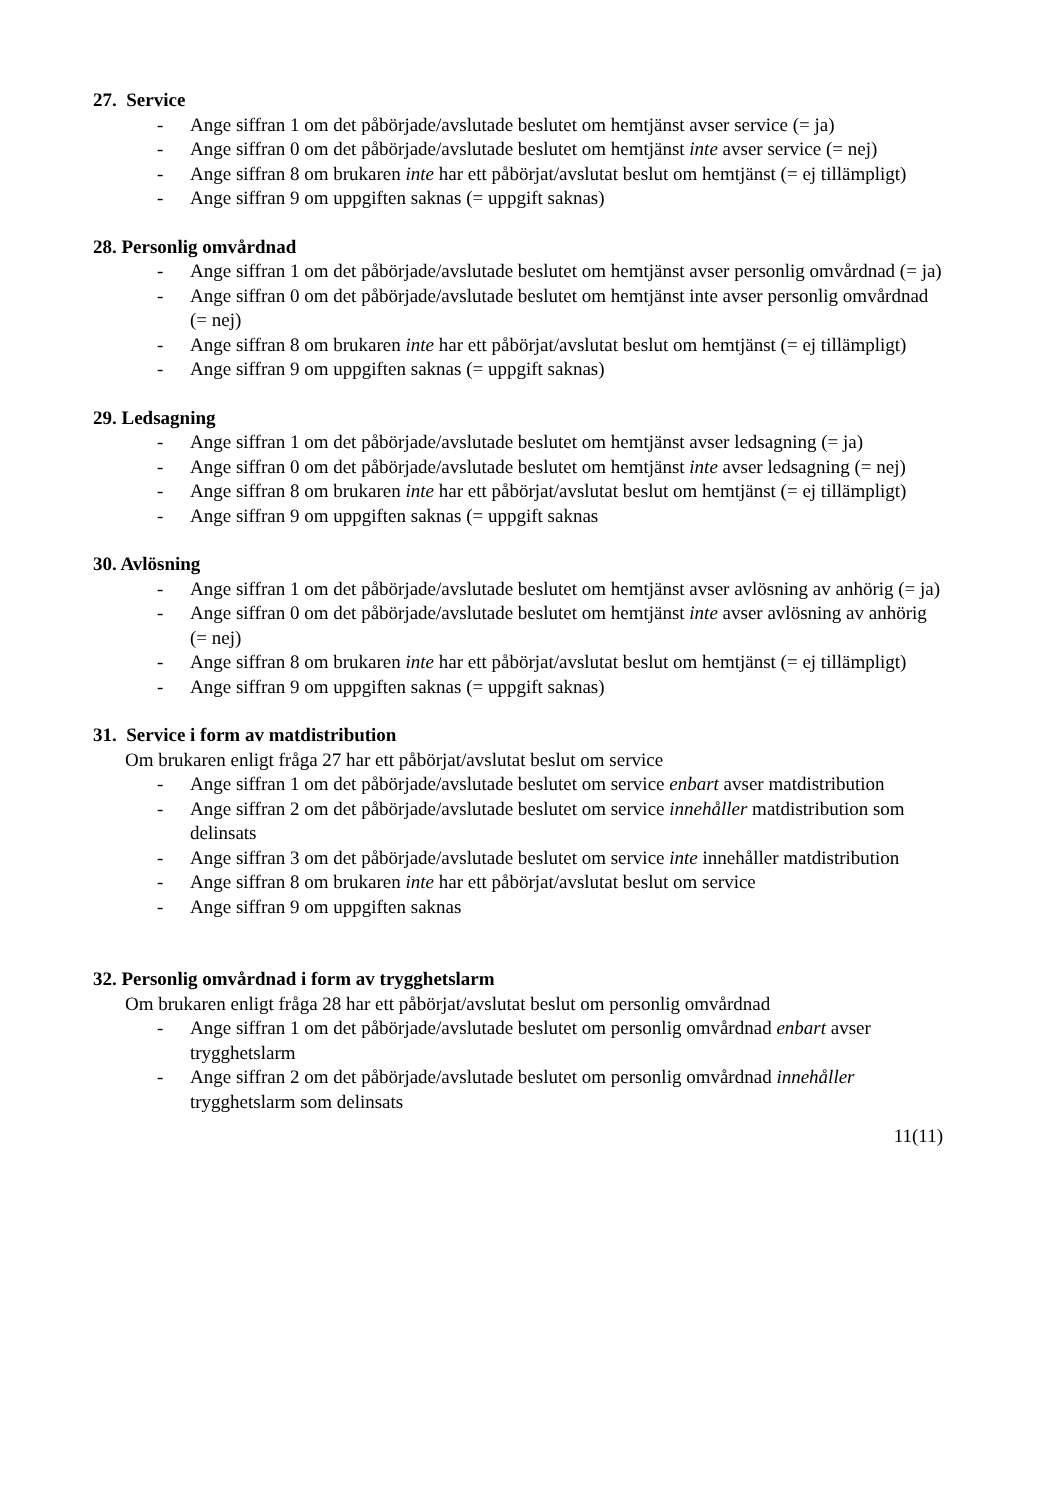27. Service
- Ange siffran 1 om det påbörjade/avslutade beslutet om hemtjänst avser service (= ja)
- Ange siffran 0 om det påbörjade/avslutade beslutet om hemtjänst inte avser service (= nej)
- Ange siffran 8 om brukaren inte har ett påbörjat/avslutat beslut om hemtjänst (= ej tillämpligt)
- Ange siffran 9 om uppgiften saknas (= uppgift saknas)
28. Personlig omvårdnad
- Ange siffran 1 om det påbörjade/avslutade beslutet om hemtjänst avser personlig omvårdnad (= ja)
- Ange siffran 0 om det påbörjade/avslutade beslutet om hemtjänst inte avser personlig omvårdnad (= nej)
- Ange siffran 8 om brukaren inte har ett påbörjat/avslutat beslut om hemtjänst (= ej tillämpligt)
- Ange siffran 9 om uppgiften saknas (= uppgift saknas)
29. Ledsagning
- Ange siffran 1 om det påbörjade/avslutade beslutet om hemtjänst avser ledsagning (= ja)
- Ange siffran 0 om det påbörjade/avslutade beslutet om hemtjänst inte avser ledsagning (= nej)
- Ange siffran 8 om brukaren inte har ett påbörjat/avslutat beslut om hemtjänst (= ej tillämpligt)
- Ange siffran 9 om uppgiften saknas (= uppgift saknas
30. Avlösning
- Ange siffran 1 om det påbörjade/avslutade beslutet om hemtjänst avser avlösning av anhörig (= ja)
- Ange siffran 0 om det påbörjade/avslutade beslutet om hemtjänst inte avser avlösning av anhörig (= nej)
- Ange siffran 8 om brukaren inte har ett påbörjat/avslutat beslut om hemtjänst (= ej tillämpligt)
- Ange siffran 9 om uppgiften saknas (= uppgift saknas)
31. Service i form av matdistribution
Om brukaren enligt fråga 27 har ett påbörjat/avslutat beslut om service
- Ange siffran 1 om det påbörjade/avslutade beslutet om service enbart avser matdistribution
- Ange siffran 2 om det påbörjade/avslutade beslutet om service innehåller matdistribution som delinsats
- Ange siffran 3 om det påbörjade/avslutade beslutet om service inte innehåller matdistribution
- Ange siffran 8 om brukaren inte har ett påbörjat/avslutat beslut om service
- Ange siffran 9 om uppgiften saknas
32. Personlig omvårdnad i form av trygghetslarm
Om brukaren enligt fråga 28 har ett påbörjat/avslutat beslut om personlig omvårdnad
- Ange siffran 1 om det påbörjade/avslutade beslutet om personlig omvårdnad enbart avser trygghetslarm
- Ange siffran 2 om det påbörjade/avslutade beslutet om personlig omvårdnad innehåller trygghetslarm som delinsats
11(11)